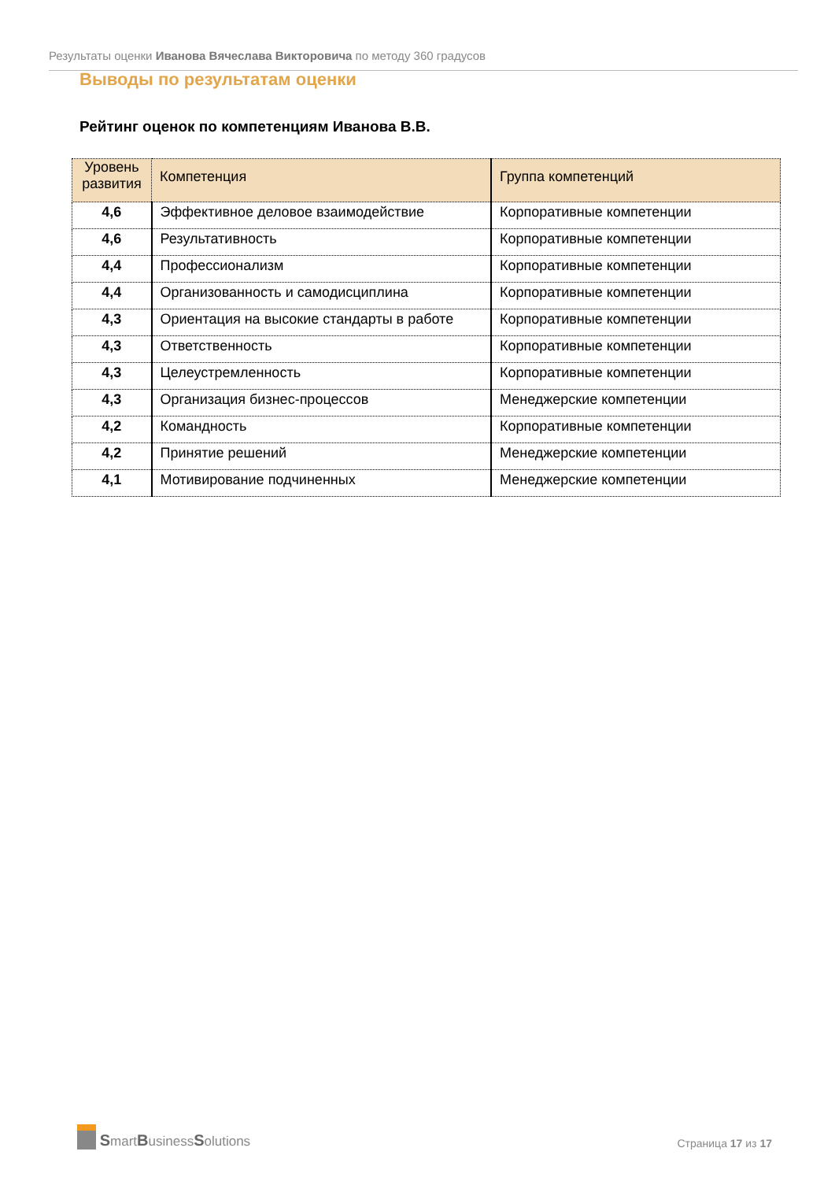Результаты оценки Иванова Вячеслава Викторовича по методу 360 градусов
Выводы по результатам оценки
Рейтинг оценок по компетенциям Иванова В.В.
| Уровень развития | Компетенция | Группа компетенций |
| --- | --- | --- |
| 4,6 | Эффективное деловое взаимодействие | Корпоративные компетенции |
| 4,6 | Результативность | Корпоративные компетенции |
| 4,4 | Профессионализм | Корпоративные компетенции |
| 4,4 | Организованность и самодисциплина | Корпоративные компетенции |
| 4,3 | Ориентация на высокие стандарты в работе | Корпоративные компетенции |
| 4,3 | Ответственность | Корпоративные компетенции |
| 4,3 | Целеустремленность | Корпоративные компетенции |
| 4,3 | Организация бизнес-процессов | Менеджерские компетенции |
| 4,2 | Командность | Корпоративные компетенции |
| 4,2 | Принятие решений | Менеджерские компетенции |
| 4,1 | Мотивирование подчиненных | Менеджерские компетенции |
SmartBusinessSolutions
Страница 17 из 17